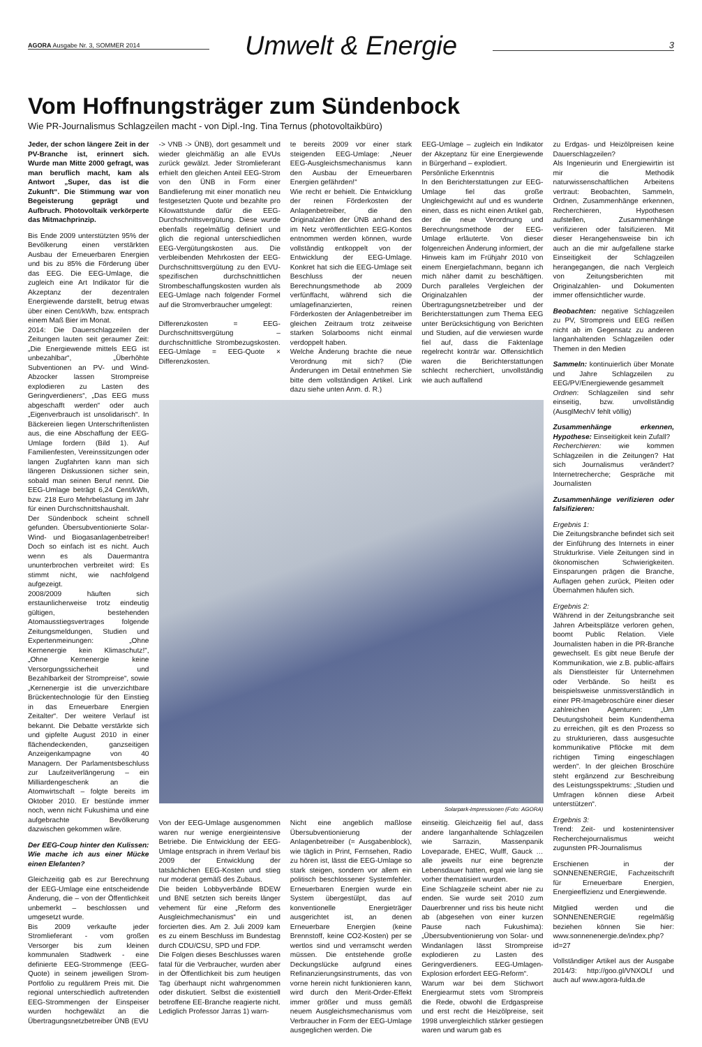AGORA Ausgabe Nr. 3, SOMMER 2014
Umwelt & Energie
3
Vom Hoffnungsträger zum Sündenbock
Wie PR-Journalismus Schlagzeilen macht - von Dipl.-Ing. Tina Ternus (photovoltaikbüro)
Jeder, der schon längere Zeit in der PV-Branche ist, erinnert sich. Wurde man Mitte 2000 gefragt, was man beruflich macht, kam als Antwort „Super, das ist die Zukunft“. Die Stimmung war von Begeisterung geprägt und Aufbruch. Photovoltaik verkörperte das Mitmachprinzip.
Bis Ende 2009 unterstützten 95% der Bevölkerung einen verstärkten Ausbau der Erneuerbaren Energien und bis zu 85% die Förderung über das EEG. Die EEG-Umlage, die zugleich eine Art Indikator für die Akzeptanz der dezentralen Energiewende darstellt, betrug etwas über einen Cent/kWh, bzw. entsprach einem Maß Bier im Monat.
2014: Die Dauerschlagzeilen der Zeitungen lauten seit geraumer Zeit: „Die Energiewende mittels EEG ist unbezahlbar“, „Überhöhte Subventionen an PV- und Wind-Abzocker lassen Strompreise explodieren zu Lasten des Geringverdieners“, „Das EEG muss abgeschafft werden“ oder auch „Eigenverbrauch ist unsolidarisch“. In Bäckereien liegen Unterschriftenlisten aus, die eine Abschaffung der EEG-Umlage fordern (Bild 1). Auf Familienfesten, Vereinssitzungen oder langen Zugfahrten kann man sich längeren Diskussionen sicher sein, sobald man seinen Beruf nennt. Die EEG-Umlage beträgt 6,24 Cent/kWh, bzw. 218 Euro Mehrbelastung im Jahr für einen Durchschnittshaushalt.
Der Sündenbock scheint schnell gefunden. Übersubventionierte Solar-Wind- und Biogasanlagenbetreiber! Doch so einfach ist es nicht. Auch wenn es als Dauermantra ununterbrochen verbreitet wird: Es stimmt nicht, wie nachfolgend aufgezeigt.
2008/2009 häuften sich erstaunlicherweise trotz eindeutig gültigen, bestehenden Atomausstiegsvertrages folgende Zeitungsmeldungen, Studien und Expertenmeinungen: „Ohne Kernenergie kein Klimaschutz!“, „Ohne Kernenergie keine Versorgungssicherheit und Bezahlbarkeit der Strompreise“, sowie „Kernenergie ist die unverzichtbare Brückentechnologie für den Einstieg in das Erneuerbare Energien Zeitalter“. Der weitere Verlauf ist bekannt. Die Debatte verstärkte sich und gipfelte August 2010 in einer flächendeckenden, ganzseitigen Anzeigenkampagne von 40 Managern. Der Parlamentsbeschluss zur Laufzeitverlängerung – ein Milliardengeschenk an die Atomwirtschaft – folgte bereits im Oktober 2010. Er bestünde immer noch, wenn nicht Fukushima und eine aufgebrachte Bevölkerung dazwischen gekommen wäre.
Der EEG-Coup hinter den Kulissen: Wie mache ich aus einer Mücke einen Elefanten?
Gleichzeitig gab es zur Berechnung der EEG-Umlage eine entscheidende Änderung, die – von der Öffentlichkeit unbemerkt – beschlossen und umgesetzt wurde.
Bis 2009 verkaufte jeder Stromlieferant - vom großen Versorger bis zum kleinen kommunalen Stadtwerk - eine definierte EEG-Strommenge (EEG-Quote) in seinem jeweiligen Strom-Portfolio zu regulärem Preis mit. Die regional unterschiedlich auftretenden EEG-Strommengen der Einspeiser wurden hochgewälzt an die Übertragungsnetzbetreiber ÜNB (EVU
-> VNB -> ÜNB), dort gesammelt und wieder gleichmäßig an alle EVUs zurück gewälzt. Jeder Stromlieferant erhielt den gleichen Anteil EEG-Strom von den ÜNB in Form einer Bandlieferung mit einer monatlich neu festgesetzten Quote und bezahlte pro Kilowattstunde dafür die EEG-Durchschnittsvergütung. Diese wurde ebenfalls regelmäßig definiert und glich die regional unterschiedlichen EEG-Vergütungskosten aus. Die verbleibenden Mehrkosten der EEG-Durchschnittsvergütung zu den EVU-spezifischen durchschnittlichen Strombeschaffungskosten wurden als EEG-Umlage nach folgender Formel auf die Stromverbraucher umgelegt:
Differenzkosten = EEG-Durchschnittsvergütung – durchschnittliche Strombezugskosten. EEG-Umlage = EEG-Quote × Differenzkosten.
te bereits 2009 vor einer stark steigenden EEG-Umlage: „Neuer EEG-Ausgleichsmechanismus kann den Ausbau der Erneuerbaren Energien gefährden!“
Wie recht er behielt. Die Entwicklung der reinen Förderkosten der Anlagenbetreiber, die den Originalzahlen der ÜNB anhand des im Netz veröffentlichten EEG-Kontos entnommen werden können, wurde vollständig entkoppelt von der Entwicklung der EEG-Umlage. Konkret hat sich die EEG-Umlage seit Beschluss der neuen Berechnungsmethode ab 2009 verfünffacht, während sich die umlagefinanzierten, reinen Förderkosten der Anlagenbetreiber im gleichen Zeitraum trotz zeitweise starken Solarbooms nicht einmal verdoppelt haben.
Welche Änderung brachte die neue Verordnung mit sich? (Die Änderungen im Detail entnehmen Sie bitte dem vollständigen Artikel. Link dazu siehe unten Anm. d. R.)
EEG-Umlage – zugleich ein Indikator der Akzeptanz für eine Energiewende in Bürgerhand – explodiert.
Persönliche Erkenntnis
In den Berichterstattungen zur EEG-Umlage fiel das große Ungleichgewicht auf und es wunderte einen, dass es nicht einen Artikel gab, der die neue Verordnung und Berechnungsmethode der EEG-Umlage erläuterte. Von dieser folgenreichen Änderung informiert, der Hinweis kam im Frühjahr 2010 von einem Energiefachmann, begann ich mich näher damit zu beschäftigen. Durch paralleles Vergleichen der Originalzahlen der Übertragungsnetzbetreiber und der Berichterstattungen zum Thema EEG unter Berücksichtigung von Berichten und Studien, auf die verwiesen wurde fiel auf, dass die Faktenlage regelrecht konträr war. Offensichtlich waren die Berichterstattungen schlecht recherchiert, unvollständig wie auch auffallend
Solarpark-Impressionen (Foto: AGORA)
Von der EEG-Umlage ausgenommen waren nur wenige energieintensive Betriebe. Die Entwicklung der EEG-Umlage entsprach in ihrem Verlauf bis 2009 der Entwicklung der tatsächlichen EEG-Kosten und stieg nur moderat gemäß des Zubaus.
Die beiden Lobbyverbände BDEW und BNE setzten sich bereits länger vehement für eine „Reform des Ausgleichmechanismus“ ein und forcierten dies. Am 2. Juli 2009 kam es zu einem Beschluss im Bundestag durch CDU/CSU, SPD und FDP.
Die Folgen dieses Beschlusses waren fatal für die Verbraucher, wurden aber in der Öffentlichkeit bis zum heutigen Tag überhaupt nicht wahrgenommen oder diskutiert. Selbst die existentiell betroffene EE-Branche reagierte nicht. Lediglich Professor Jarras 1) warn-
Nicht eine angeblich maßlose Übersubventionierung der Anlagenbetreiber (= Ausgabenblock), wie täglich in Print, Fernsehen, Radio zu hören ist, lässt die EEG-Umlage so stark steigen, sondern vor allem ein politisch beschlossener Systemfehler. Erneuerbaren Energien wurde ein System übergestülpt, das auf konventionelle Energieträger ausgerichtet ist, an denen Erneuerbare Energien (keine Brennstoff, keine CO2-Kosten) per se wertlos sind und verramscht werden müssen. Die entstehende große Deckungslücke aufgrund eines Refinanzierungsinstruments, das von vorne herein nicht funktionieren kann, wird durch den Merit-Order-Effekt immer größer und muss gemäß neuem Ausgleichsmechanismus vom Verbraucher in Form der EEG-Umlage ausgeglichen werden. Die
einseitig. Gleichzeitig fiel auf, dass andere langanhaltende Schlagzeilen wie Sarrazin, Massenpanik Loveparade, EHEC, Wulff, Gauck … alle jeweils nur eine begrenzte Lebensdauer hatten, egal wie lang sie vorher thematisiert wurden.
Eine Schlagzeile scheint aber nie zu enden. Sie wurde seit 2010 zum Dauerbrenner und riss bis heute nicht ab (abgesehen von einer kurzen Pause nach Fukushima): „Übersubventionierung von Solar- und Windanlagen lässt Strompreise explodieren zu Lasten des Geringverdieners. EEG-Umlagen-Explosion erfordert EEG-Reform“.
Warum war bei dem Stichwort Energiearmut stets vom Strompreis die Rede, obwohl die Erdgaspreise und erst recht die Heizölpreise, seit 1998 unvergleichlich stärker gestiegen waren und warum gab es
zu Erdgas- und Heizölpreisen keine Dauerschlagzeilen?
Als Ingenieurin und Energiewirtin ist mir die Methodik naturwissenschaftlichen Arbeitens vertraut: Beobachten, Sammeln, Ordnen, Zusammenhänge erkennen, Recherchieren, Hypothesen aufstellen, Zusammenhänge verifizieren oder falsifizieren. Mit dieser Herangehensweise bin ich auch an die mir aufgefallene starke Einseitigkeit der Schlagzeilen herangegangen, die nach Vergleich von Zeitungsberichten mit Originalzahlen- und Dokumenten immer offensichtlicher wurde.
Beobachten: negative Schlagzeilen zu PV, Strompreis und EEG reißen nicht ab im Gegensatz zu anderen langanhaltenden Schlagzeilen oder Themen in den Medien
Sammeln: kontinuierlich über Monate und Jahre Schlagzeilen zu EEG/PV/Energiewende gesammelt
Ordnen: Schlagzeilen sind sehr einseitig, bzw. unvollständig (AusglMechV fehlt völlig)
Zusammenhänge erkennen, Hypothese: Einseitigkeit kein Zufall?
Recherchieren: wie kommen Schlagzeilen in die Zeitungen? Hat sich Journalismus verändert? Internetrecherche; Gespräche mit Journalisten
Zusammenhänge verifizieren oder falsifizieren:
Ergebnis 1:
Die Zeitungsbranche befindet sich seit der Einführung des Internets in einer Strukturkrise. Viele Zeitungen sind in ökonomischen Schwierigkeiten. Einsparungen prägen die Branche, Auflagen gehen zurück, Pleiten oder Übernahmen häufen sich.
Ergebnis 2:
Während in der Zeitungsbranche seit Jahren Arbeitsplätze verloren gehen, boomt Public Relation. Viele Journalisten haben in die PR-Branche gewechselt. Es gibt neue Berufe der Kommunikation, wie z.B. public-affairs als Dienstleister für Unternehmen oder Verbände. So heißt es beispielsweise unmissverständlich in einer PR-Imagebroschüre einer dieser zahlreichen Agenturen: „Um Deutungshoheit beim Kundenthema zu erreichen, gilt es den Prozess so zu strukturieren, dass ausgesuchte kommunikative Pflöcke mit dem richtigen Timing eingeschlagen werden“. In der gleichen Broschüre steht ergänzend zur Beschreibung des Leistungsspektrums: „Studien und Umfragen können diese Arbeit unterstützen“.
Ergebnis 3:
Trend: Zeit- und kostenintensiver Recherchejournalismus weicht zugunsten PR-Journalismus
Erschienen in der SONNENENERGIE, Fachzeitschrift für Erneuerbare Energien, Energieeffizienz und Energiewende.
Mitglied werden und die SONNENENERGIE regelmäßig beziehen können Sie hier: www.sonnenenergie.de/index.php?id=27
Vollständiger Artikel aus der Ausgabe 2014/3: http://goo.gl/VNXOLf und auch auf www.agora-fulda.de